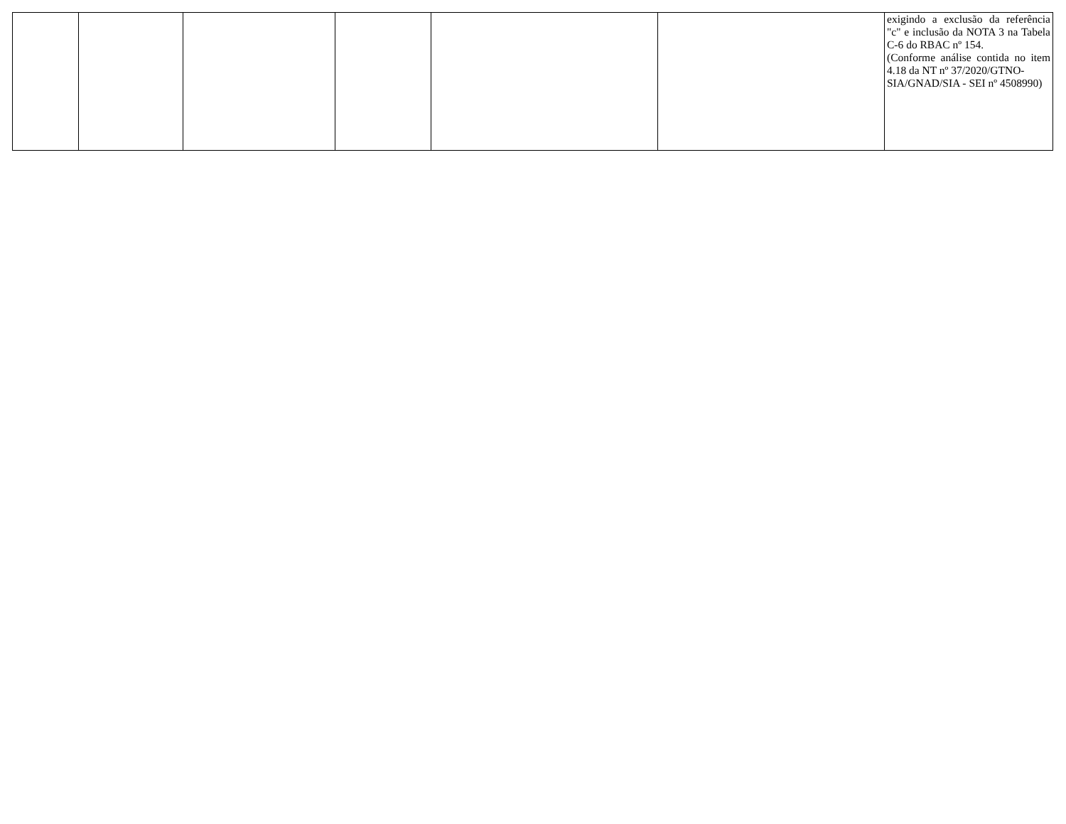| | | | | | | exigindo a exclusão da referência "c" e inclusão da NOTA 3 na Tabela C-6 do RBAC nº 154. (Conforme análise contida no item 4.18 da NT nº 37/2020/GTNO- SIA/GNAD/SIA - SEI nº 4508990) |